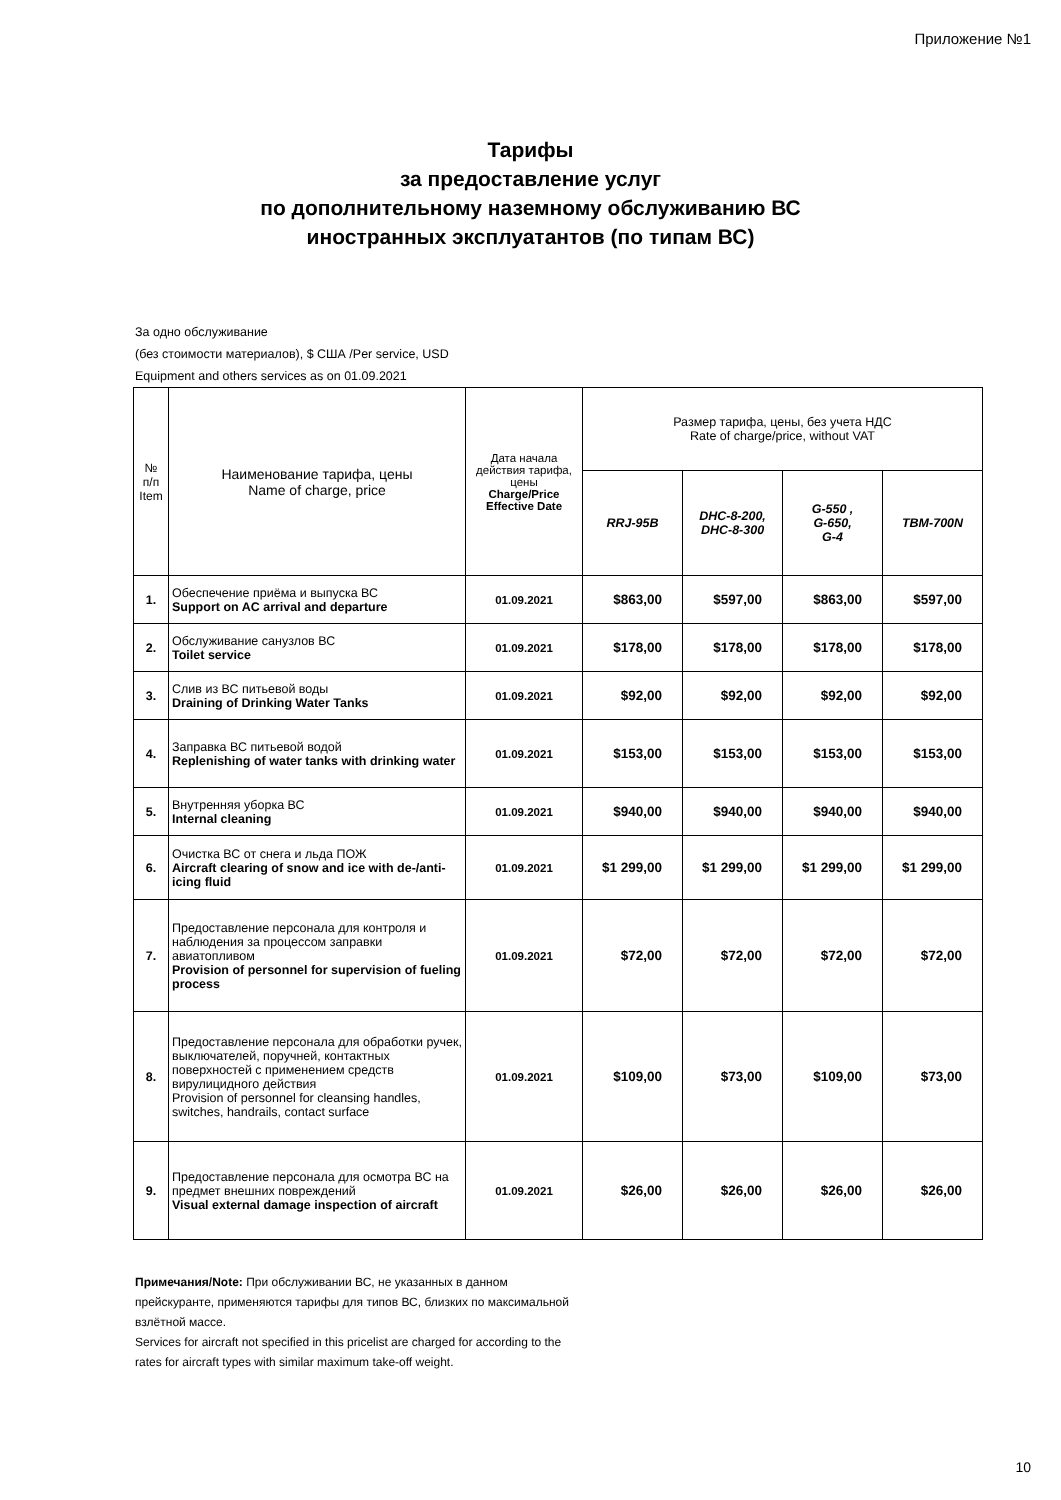Приложение №1
Тарифы
за предоставление услуг
по дополнительному наземному обслуживанию ВС
иностранных эксплуатантов (по типам ВС)
За одно обслуживание
(без стоимости материалов), $ США /Per service, USD
Equipment and others services as on 01.09.2021
| № п/п Item | Наименование тарифа, цены Name of charge, price | Дата начала действия тарифа, цены Charge/Price Effective Date | Размер тарифа, цены, без учета НДС Rate of charge/price, without VAT | | | |
| --- | --- | --- | --- | --- | --- | --- |
| | | | RRJ-95B | DHC-8-200, DHC-8-300 | G-550 , G-650, G-4 | TBM-700N |
| 1. | Обеспечение приёма и выпуска ВС Support on AC arrival and departure | 01.09.2021 | $863,00 | $597,00 | $863,00 | $597,00 |
| 2. | Обслуживание санузлов ВС Toilet service | 01.09.2021 | $178,00 | $178,00 | $178,00 | $178,00 |
| 3. | Слив из ВС питьевой воды Draining of Drinking Water Tanks | 01.09.2021 | $92,00 | $92,00 | $92,00 | $92,00 |
| 4. | Заправка ВС питьевой водой Replenishing of water tanks with drinking water | 01.09.2021 | $153,00 | $153,00 | $153,00 | $153,00 |
| 5. | Внутренняя уборка ВС Internal cleaning | 01.09.2021 | $940,00 | $940,00 | $940,00 | $940,00 |
| 6. | Очистка ВС от снега и льда ПОЖ Aircraft clearing of snow and ice with de-/anti-icing fluid | 01.09.2021 | $1 299,00 | $1 299,00 | $1 299,00 | $1 299,00 |
| 7. | Предоставление персонала для контроля и наблюдения за процессом заправки авиатопливом Provision of personnel for supervision of fueling process | 01.09.2021 | $72,00 | $72,00 | $72,00 | $72,00 |
| 8. | Предоставление персонала для обработки ручек, выключателей, поручней, контактных поверхностей с применением средств вирулицидного действия Provision of personnel for cleansing handles, switches, handrails, contact surface | 01.09.2021 | $109,00 | $73,00 | $109,00 | $73,00 |
| 9. | Предоставление персонала для осмотра ВС на предмет внешних повреждений Visual external damage inspection of aircraft | 01.09.2021 | $26,00 | $26,00 | $26,00 | $26,00 |
Примечания/Note: При обслуживании ВС, не указанных в данном прейскуранте, применяются тарифы для типов ВС, близких по максимальной взлётной массе.
Services for aircraft not specified in this pricelist are charged for according to the rates for aircraft types with similar maximum take-off weight.
10